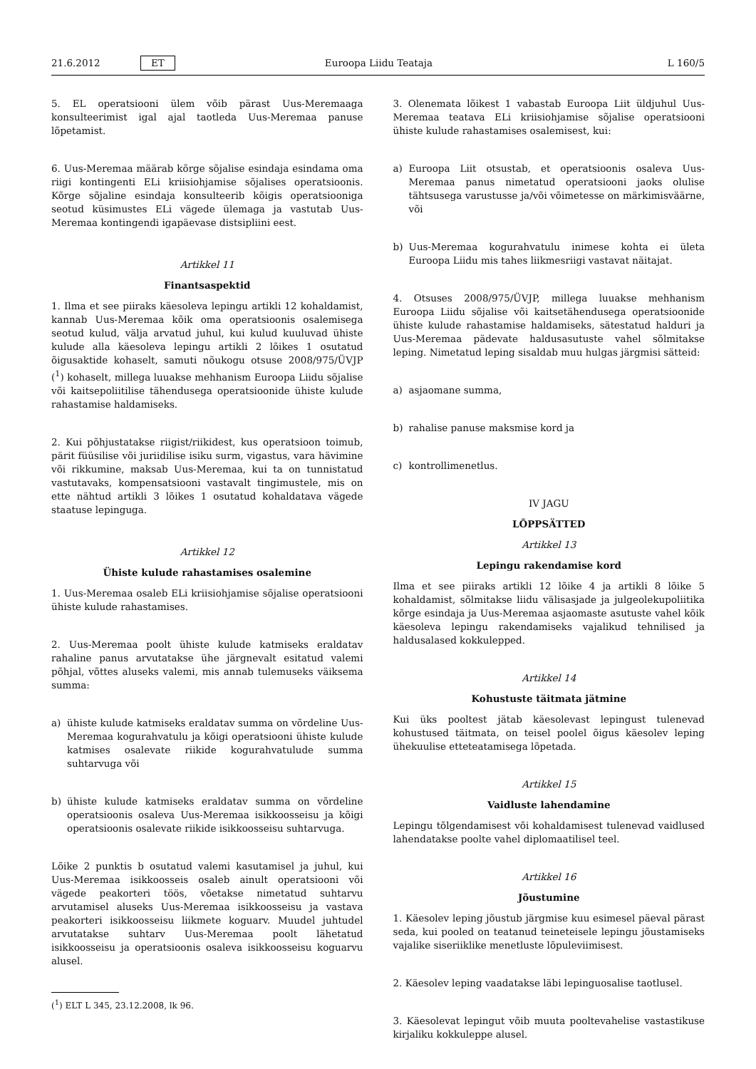21.6.2012 ET Euroopa Liidu Teataja L 160/5
5. EL operatsiooni ülem võib pärast Uus-Meremaaga konsulteerimist igal ajal taotleda Uus-Meremaa panuse lõpetamist.
6. Uus-Meremaa määrab kõrge sõjalise esindaja esindama oma riigi kontingenti ELi kriisiohjamise sõjalises operatsioonis. Kõrge sõjaline esindaja konsulteerib kõigis operatsiooniga seotud küsimustes ELi vägede ülemaga ja vastutab Uus-Meremaa kontingendi igapäevase distsipliini eest.
Artikkel 11
Finantsaspektid
1. Ilma et see piiraks käesoleva lepingu artikli 12 kohaldamist, kannab Uus-Meremaa kõik oma operatsioonis osalemisega seotud kulud, välja arvatud juhul, kui kulud kuuluvad ühiste kulude alla käesoleva lepingu artikli 2 lõikes 1 osutatud õigusaktide kohaselt, samuti nõukogu otsuse 2008/975/ÜVJP (<sup>1</sup>) kohaselt, millega luuakse mehhanism Euroopa Liidu sõjalise või kaitsepoliitilise tähendusega operatsioonide ühiste kulude rahastamise haldamiseks.
2. Kui põhjustatakse riigist/riikidest, kus operatsioon toimub, pärit füüsilise või juriidilise isiku surm, vigastus, vara hävimine või rikkumine, maksab Uus-Meremaa, kui ta on tunnistatud vastutavaks, kompensatsiooni vastavalt tingimustele, mis on ette nähtud artikli 3 lõikes 1 osutatud kohaldatava vägede staatuse lepinguga.
Artikkel 12
Ühiste kulude rahastamises osalemine
1. Uus-Meremaa osaleb ELi kriisiohjamise sõjalise operatsiooni ühiste kulude rahastamises.
2. Uus-Meremaa poolt ühiste kulude katmiseks eraldatav rahaline panus arvutatakse ühe järgnevalt esitatud valemi põhjal, võttes aluseks valemi, mis annab tulemuseks väiksema summa:
a) ühiste kulude katmiseks eraldatav summa on võrdeline Uus-Meremaa kogurahvatulu ja kõigi operatsiooni ühiste kulude katmises osalevate riikide kogurahvatulude summa suhtarvuga või
b) ühiste kulude katmiseks eraldatav summa on võrdeline operatsioonis osaleva Uus-Meremaa isikkoosseisu ja kõigi operatsioonis osalevate riikide isikkoosseisu suhtarvuga.
Lõike 2 punktis b osutatud valemi kasutamisel ja juhul, kui Uus-Meremaa isikkoosseis osaleb ainult operatsiooni või vägede peakorteri töös, võetakse nimetatud suhtarvu arvutamisel aluseks Uus-Meremaa isikkoosseisu ja vastava peakorteri isikkoosseisu liikmete koguarv. Muudel juhtudel arvutatakse suhtarv Uus-Meremaa poolt lähetatud isikkoosseisu ja operatsioonis osaleva isikkoosseisu koguarvu alusel.
(<sup>1</sup>) ELT L 345, 23.12.2008, lk 96.
3. Olenemata lõikest 1 vabastab Euroopa Liit üldjuhul Uus-Meremaa teatava ELi kriisiohjamise sõjalise operatsiooni ühiste kulude rahastamises osalemisest, kui:
a) Euroopa Liit otsustab, et operatsioonis osaleva Uus-Meremaa panus nimetatud operatsiooni jaoks olulise tähtsusega varustusse ja/või võimetesse on märkimisväärne, või
b) Uus-Meremaa kogurahvatulu inimese kohta ei ületa Euroopa Liidu mis tahes liikmesriigi vastavat näitajat.
4. Otsuses 2008/975/ÜVJP, millega luuakse mehhanism Euroopa Liidu sõjalise või kaitsetähendusega operatsioonide ühiste kulude rahastamise haldamiseks, sätestatud halduri ja Uus-Meremaa pädevate haldusasutuste vahel sõlmitakse leping. Nimetatud leping sisaldab muu hulgas järgmisi sätteid:
a) asjaomane summa,
b) rahalise panuse maksmise kord ja
c) kontrollimenetlus.
IV JAGU
LÕPPSÄTTED
Artikkel 13
Lepingu rakendamise kord
Ilma et see piiraks artikli 12 lõike 4 ja artikli 8 lõike 5 kohaldamist, sõlmitakse liidu välisasjade ja julgeolekupoliitika kõrge esindaja ja Uus-Meremaa asjaomaste asutuste vahel kõik käesoleva lepingu rakendamiseks vajalikud tehnilised ja haldusalased kokkulepped.
Artikkel 14
Kohustuste täitmata jätmine
Kui üks pooltest jätab käesolevast lepingust tulenevad kohustused täitmata, on teisel poolel õigus käesolev leping ühekuulise etteteatamisega lõpetada.
Artikkel 15
Vaidluste lahendamine
Lepingu tõlgendamisest või kohaldamisest tulenevad vaidlused lahendatakse poolte vahel diplomaatilisel teel.
Artikkel 16
Jõustumine
1. Käesolev leping jõustub järgmise kuu esimesel päeval pärast seda, kui pooled on teatanud teineteisele lepingu jõustamiseks vajalike siseriiklike menetluste lõpuleviimisest.
2. Käesolev leping vaadatakse läbi lepinguosalise taotlusel.
3. Käesolevat lepingut võib muuta pooltevahelise vastastikuse kirjaliku kokkuleppe alusel.